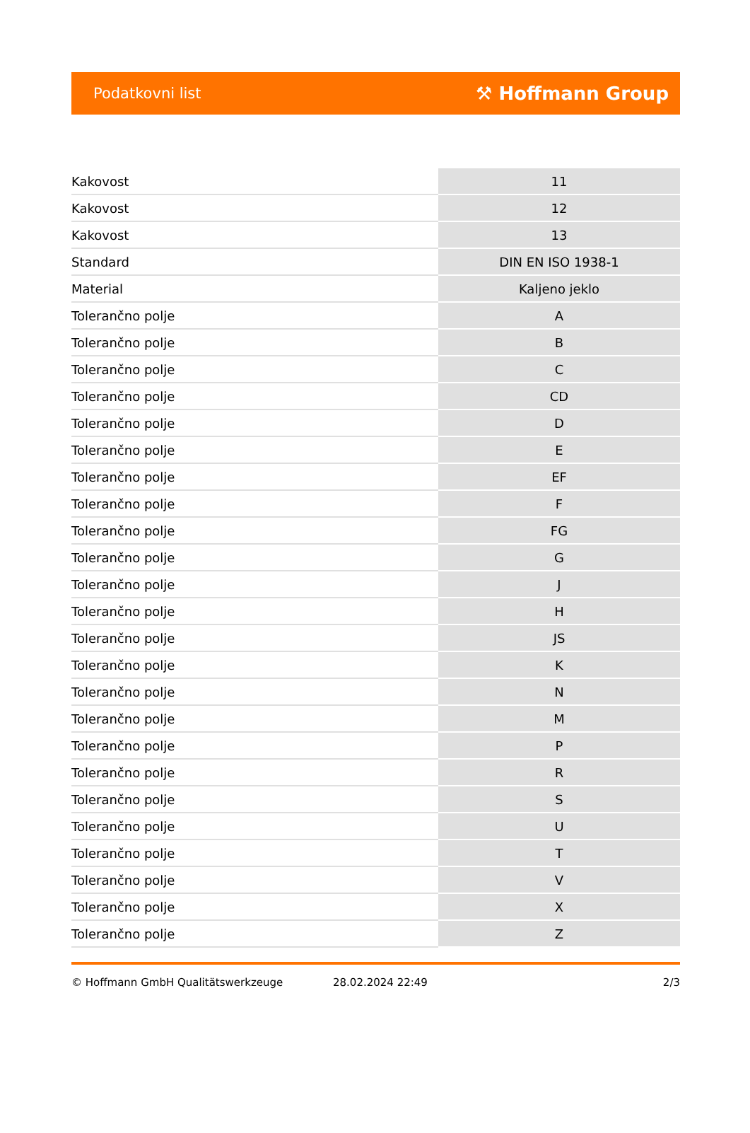Podatkovni list ⚒ Hoffmann Group
| Kakovost | 11 |
| Kakovost | 12 |
| Kakovost | 13 |
| Standard | DIN EN ISO 1938-1 |
| Material | Kaljeno jeklo |
| Tolerančno polje | A |
| Tolerančno polje | B |
| Tolerančno polje | C |
| Tolerančno polje | CD |
| Tolerančno polje | D |
| Tolerančno polje | E |
| Tolerančno polje | EF |
| Tolerančno polje | F |
| Tolerančno polje | FG |
| Tolerančno polje | G |
| Tolerančno polje | J |
| Tolerančno polje | H |
| Tolerančno polje | JS |
| Tolerančno polje | K |
| Tolerančno polje | N |
| Tolerančno polje | M |
| Tolerančno polje | P |
| Tolerančno polje | R |
| Tolerančno polje | S |
| Tolerančno polje | U |
| Tolerančno polje | T |
| Tolerančno polje | V |
| Tolerančno polje | X |
| Tolerančno polje | Z |
© Hoffmann GmbH Qualitätswerkzeuge 28.02.2024 22:49 2/3